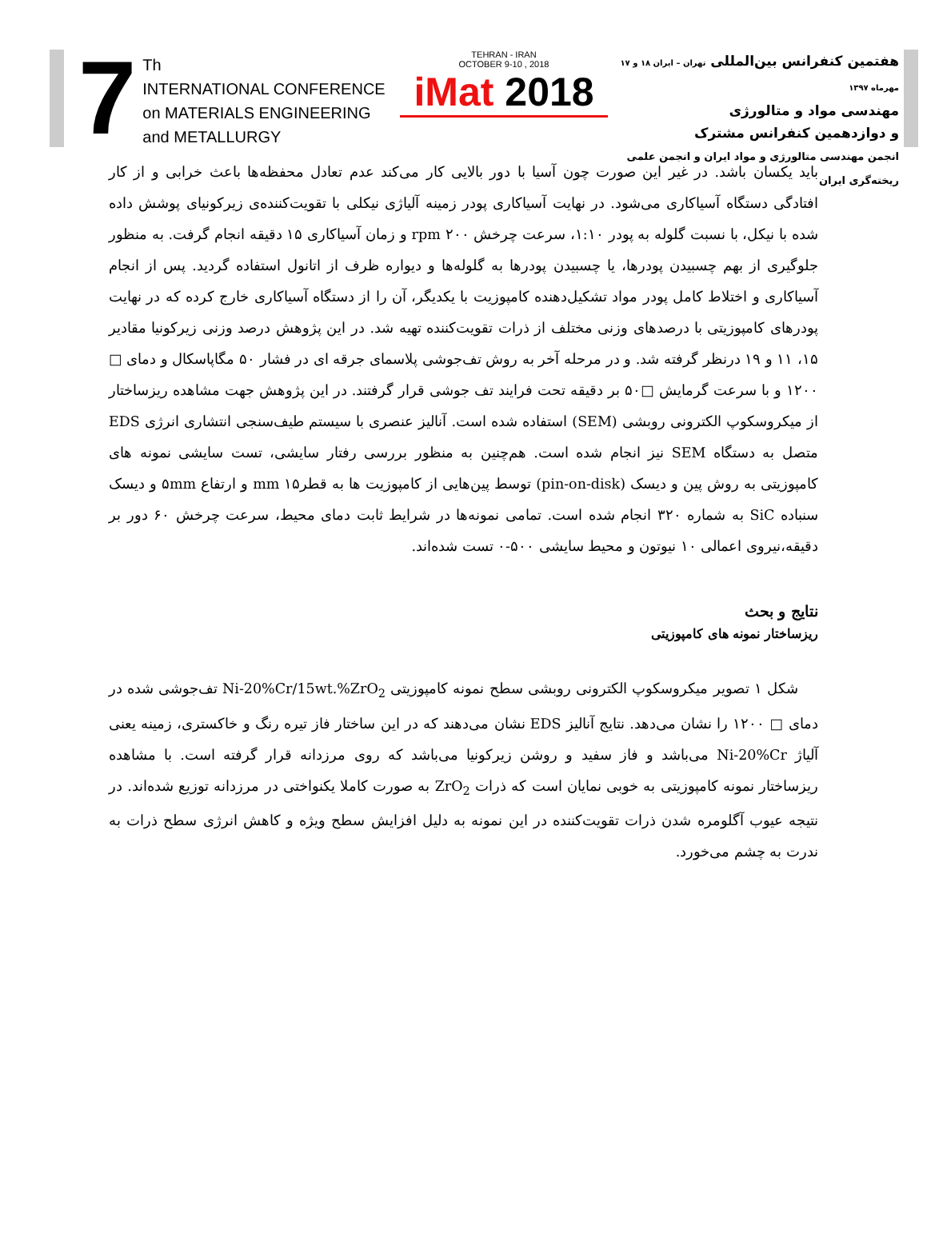7
Th
INTERNATIONAL CONFERENCE
on MATERIALS ENGINEERING
and METALLURGY
TEHRAN - IRAN
OCTOBER 9-10 , 2018
iMat 2018
هفتمین کنفرانس بین‌المللی تهران – ایران ۱۸ و ۱۷ مهرماه ۱۳۹۷
مهندسی مواد و متالورژی
و دوازدهمین کنفرانس مشترک
انجمن مهندسی متالورژی و مواد ایران و انجمن علمی ریخته‌گری ایران
باید یکسان باشد. در غیر این صورت چون آسیا با دور بالایی کار می‌کند عدم تعادل محفظه‌ها باعث خرابی و از کار افتادگی دستگاه آسیاکاری می‌شود. در نهایت آسیاکاری پودر زمینه آلیاژی نیکلی با تقویت‌کننده‌ی زیرکونیای پوشش داده شده با نیکل، با نسبت گلوله به پودر ۱:۱۰، سرعت چرخش ۲۰۰ rpm و زمان آسیاکاری ۱۵ دقیقه انجام گرفت. به منظور جلوگیری از بهم چسبیدن پودرها، یا چسبیدن پودرها به گلوله‌ها و دیواره ظرف از اتانول استفاده گردید. پس از انجام آسیاکاری و اختلاط کامل پودر مواد تشکیل‌دهنده کامپوزیت با یکدیگر، آن را از دستگاه آسیاکاری خارج کرده که در نهایت پودرهای کامپوزیتی با درصدهای وزنی مختلف از ذرات تقویت‌کننده تهیه شد. در این پژوهش درصد وزنی زیرکونیا مقادیر ۱۵، ۱۱ و ۱۹ درنظر گرفته شد. و در مرحله آخر به روش تف‌جوشی پلاسمای جرقه ای در فشار ۵۰ مگاپاسکال و دمای □ ۱۲۰۰ و با سرعت گرمایش □۵۰ بر دقیقه تحت فرایند تف جوشی قرار گرفتند. در این پژوهش جهت مشاهده ریزساختار از میکروسکوپ الکترونی روبشی (SEM) استفاده شده است. آنالیز عنصری با سیستم طیف‌سنجی انتشاری انرژی EDS متصل به دستگاه SEM نیز انجام شده است. هم‌چنین به منظور بررسی رفتار سایشی، تست سایشی نمونه های کامپوزیتی به روش پین و دیسک (pin-on-disk) توسط پین‌هایی از کامپوزیت ها به قطر۱۵ mm و ارتفاع ۵mm و دیسک سنباده SiC به شماره ۳۲۰ انجام شده است. تمامی نمونه‌ها در شرایط ثابت دمای محیط، سرعت چرخش ۶۰ دور بر دقیقه،نیروی اعمالی ۱۰ نیوتون و محیط سایشی ۵۰۰-۰ تست شده‌اند.
نتایج و بحث
ریزساختار نمونه های کامپوزیتی
شکل ۱ تصویر میکروسکوپ الکترونی روبشی سطح نمونه کامپوزیتی Ni-20%Cr/15wt.%ZrO<sub>2</sub> تف‌جوشی شده در دمای □ ۱۲۰۰ را نشان می‌دهد. نتایج آنالیز EDS نشان می‌دهند که در این ساختار فاز تیره رنگ و خاکستری، زمینه یعنی آلیاژ Ni-20%Cr می‌باشد و فاز سفید و روشن زیرکونیا می‌باشد که روی مرزدانه قرار گرفته است. با مشاهده ریزساختار نمونه کامپوزیتی به خوبی نمایان است که ذرات ZrO<sub>2</sub> به صورت کاملا یکنواختی در مرزدانه توزیع شده‌اند. در نتیجه عیوب آگلومره شدن ذرات تقویت‌کننده در این نمونه به دلیل افزایش سطح ویژه و کاهش انرژی سطح ذرات به ندرت به چشم می‌خورد.